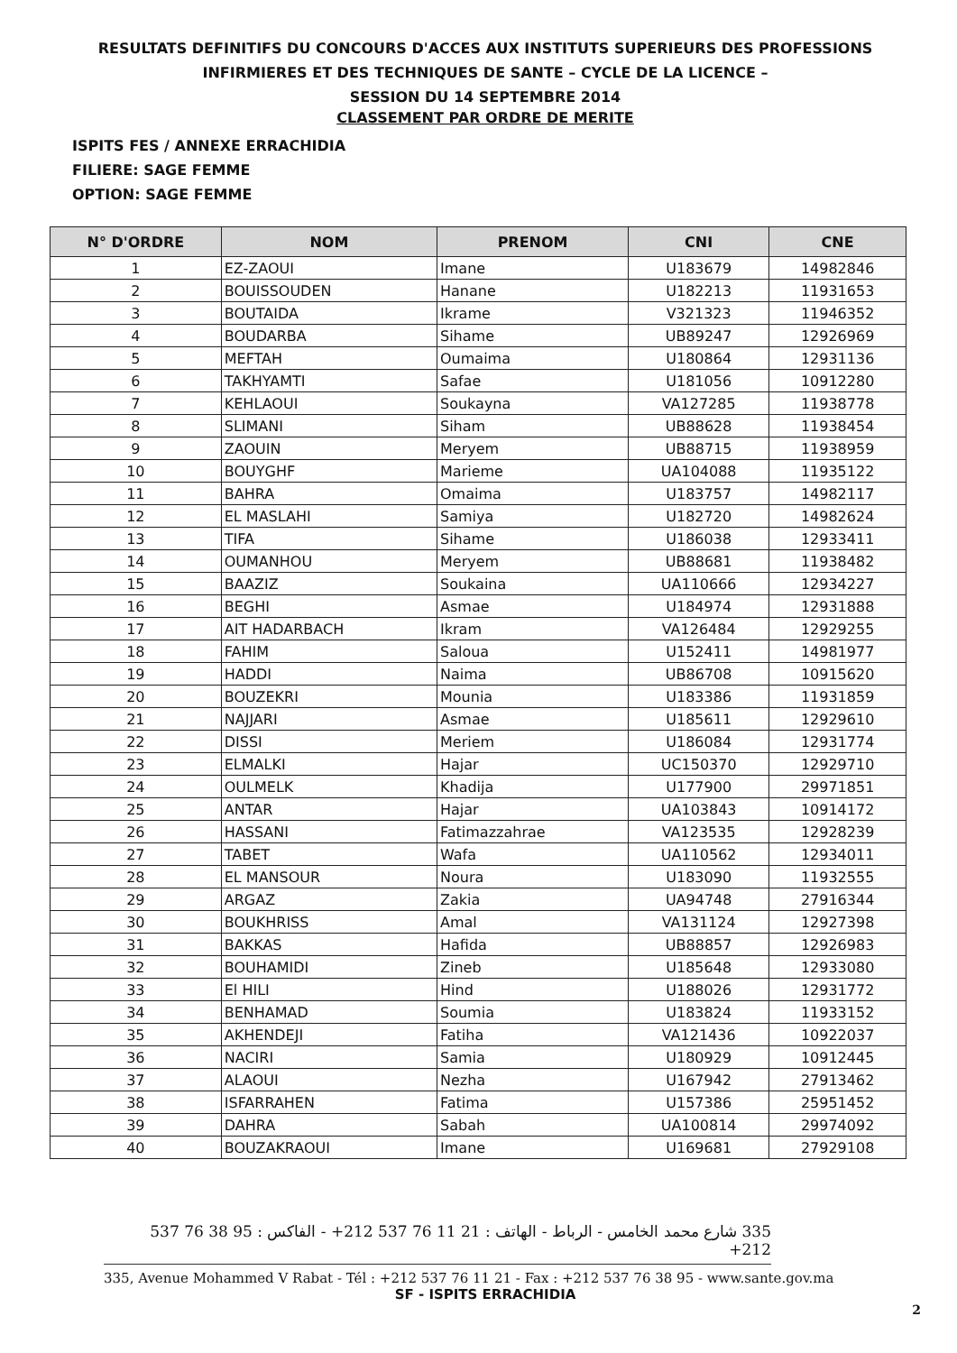RESULTATS DEFINITIFS DU CONCOURS D'ACCES AUX INSTITUTS SUPERIEURS DES PROFESSIONS
INFIRMIERES ET DES TECHNIQUES DE SANTE – CYCLE DE LA LICENCE –
SESSION DU 14 SEPTEMBRE 2014
CLASSEMENT PAR ORDRE DE MERITE
ISPITS FES / ANNEXE ERRACHIDIA
FILIERE: SAGE FEMME
OPTION: SAGE FEMME
| N° D'ORDRE | NOM | PRENOM | CNI | CNE |
| --- | --- | --- | --- | --- |
| 1 | EZ-ZAOUI | Imane | U183679 | 14982846 |
| 2 | BOUISSOUDEN | Hanane | U182213 | 11931653 |
| 3 | BOUTAIDA | Ikrame | V321323 | 11946352 |
| 4 | BOUDARBA | Sihame | UB89247 | 12926969 |
| 5 | MEFTAH | Oumaima | U180864 | 12931136 |
| 6 | TAKHYAMTI | Safae | U181056 | 10912280 |
| 7 | KEHLAOUI | Soukayna | VA127285 | 11938778 |
| 8 | SLIMANI | Siham | UB88628 | 11938454 |
| 9 | ZAOUIN | Meryem | UB88715 | 11938959 |
| 10 | BOUYGHF | Marieme | UA104088 | 11935122 |
| 11 | BAHRA | Omaima | U183757 | 14982117 |
| 12 | EL MASLAHI | Samiya | U182720 | 14982624 |
| 13 | TIFA | Sihame | U186038 | 12933411 |
| 14 | OUMANHOU | Meryem | UB88681 | 11938482 |
| 15 | BAAZIZ | Soukaina | UA110666 | 12934227 |
| 16 | BEGHI | Asmae | U184974 | 12931888 |
| 17 | AIT HADARBACH | Ikram | VA126484 | 12929255 |
| 18 | FAHIM | Saloua | U152411 | 14981977 |
| 19 | HADDI | Naima | UB86708 | 10915620 |
| 20 | BOUZEKRI | Mounia | U183386 | 11931859 |
| 21 | NAJJARI | Asmae | U185611 | 12929610 |
| 22 | DISSI | Meriem | U186084 | 12931774 |
| 23 | ELMALKI | Hajar | UC150370 | 12929710 |
| 24 | OULMELK | Khadija | U177900 | 29971851 |
| 25 | ANTAR | Hajar | UA103843 | 10914172 |
| 26 | HASSANI | Fatimazzahrae | VA123535 | 12928239 |
| 27 | TABET | Wafa | UA110562 | 12934011 |
| 28 | EL MANSOUR | Noura | U183090 | 11932555 |
| 29 | ARGAZ | Zakia | UA94748 | 27916344 |
| 30 | BOUKHRISS | Amal | VA131124 | 12927398 |
| 31 | BAKKAS | Hafida | UB88857 | 12926983 |
| 32 | BOUHAMIDI | Zineb | U185648 | 12933080 |
| 33 | El HILI | Hind | U188026 | 12931772 |
| 34 | BENHAMAD | Soumia | U183824 | 11933152 |
| 35 | AKHENDEJI | Fatiha | VA121436 | 10922037 |
| 36 | NACIRI | Samia | U180929 | 10912445 |
| 37 | ALAOUI | Nezha | U167942 | 27913462 |
| 38 | ISFARRAHEN | Fatima | U157386 | 25951452 |
| 39 | DAHRA | Sabah | UA100814 | 29974092 |
| 40 | BOUZAKRAOUI | Imane | U169681 | 27929108 |
335 شارع محمد الخامس - الرباط - الهاتف : 21 11 76 537 212+ - الفاكس : 95 38 76 537 212+
335, Avenue Mohammed V Rabat - Tél : +212 537 76 11 21 - Fax : +212 537 76 38 95 - www.sante.gov.ma
SF - ISPITS ERRACHIDIA
2